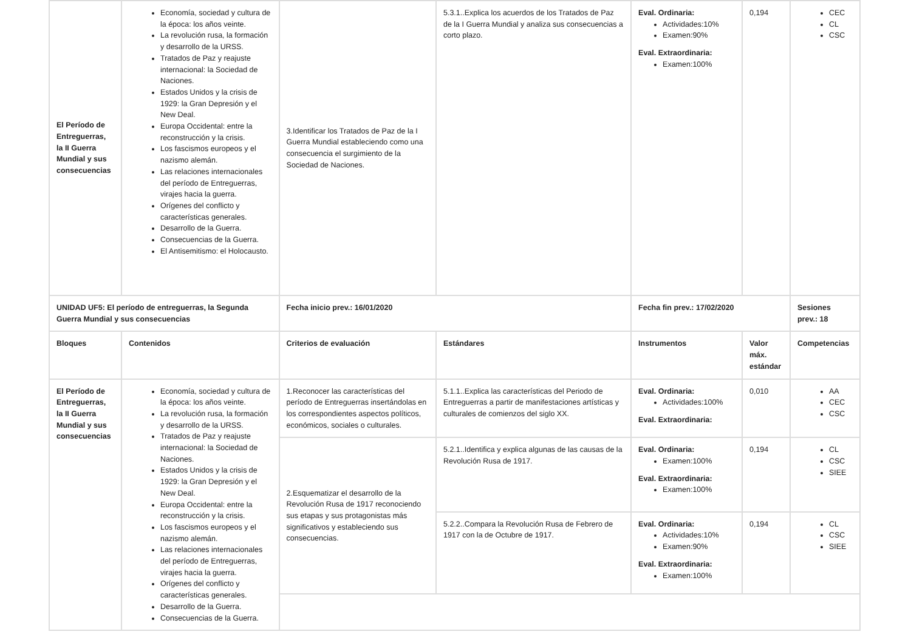| El Período de Entreguerras, la II Guerra Mundial y sus consecuencias | Economía, sociedad y cultura de la época: los años veinte. La revolución rusa, la formación y desarrollo de la URSS. Tratados de Paz y reajuste internacional: la Sociedad de Naciones. Estados Unidos y la crisis de 1929: la Gran Depresión y el New Deal. Europa Occidental: entre la reconstrucción y la crisis. Los fascismos europeos y el nazismo alemán. Las relaciones internacionales del período de Entreguerras, virajes hacia la guerra. Orígenes del conflicto y características generales. Desarrollo de la Guerra. Consecuencias de la Guerra. El Antisemitismo: el Holocausto. | 3.Identificar los Tratados de Paz de la I Guerra Mundial estableciendo como una consecuencia el surgimiento de la Sociedad de Naciones. | 5.3.1..Explica los acuerdos de los Tratados de Paz de la I Guerra Mundial y analiza sus consecuencias a corto plazo. | Eval. Ordinaria: Actividades:10% Examen:90% Eval. Extraordinaria: Examen:100% | 0,194 | CEC CL CSC |
| UNIDAD UF5: El período de entreguerras, la Segunda Guerra Mundial y sus consecuencias | | Fecha inicio prev.: 16/01/2020 | | Fecha fin prev.: 17/02/2020 | | Sesiones prev.: 18 |
| Bloques | Contenidos | Criterios de evaluación | Estándares | Instrumentos | Valor máx. estándar | Competencias |
| El Período de Entreguerras, la II Guerra Mundial y sus consecuencias | Economía, sociedad y cultura de la época: los años veinte. La revolución rusa, la formación y desarrollo de la URSS. Tratados de Paz y reajuste internacional: la Sociedad de Naciones. Estados Unidos y la crisis de 1929: la Gran Depresión y el New Deal. Europa Occidental: entre la reconstrucción y la crisis. Los fascismos europeos y el nazismo alemán. Las relaciones internacionales del período de Entreguerras, virajes hacia la guerra. Orígenes del conflicto y características generales. Desarrollo de la Guerra. Consecuencias de la Guerra. | 1.Reconocer las características del período de Entreguerras insertándolas en los correspondientes aspectos políticos, económicos, sociales o culturales. | 5.1.1..Explica las características del Periodo de Entreguerras a partir de manifestaciones artísticas y culturales de comienzos del siglo XX. | Eval. Ordinaria: Actividades:100% Eval. Extraordinaria: | 0,010 | AA CEC CSC |
| | | 2.Esquematizar el desarrollo de la Revolución Rusa de 1917 reconociendo sus etapas y sus protagonistas más significativos y estableciendo sus consecuencias. | 5.2.1..Identifica y explica algunas de las causas de la Revolución Rusa de 1917. | Eval. Ordinaria: Examen:100% Eval. Extraordinaria: Examen:100% | 0,194 | CL CSC SIEE |
| | | | 5.2.2..Compara la Revolución Rusa de Febrero de 1917 con la de Octubre de 1917. | Eval. Ordinaria: Actividades:10% Examen:90% Eval. Extraordinaria: Examen:100% | 0,194 | CL CSC SIEE |